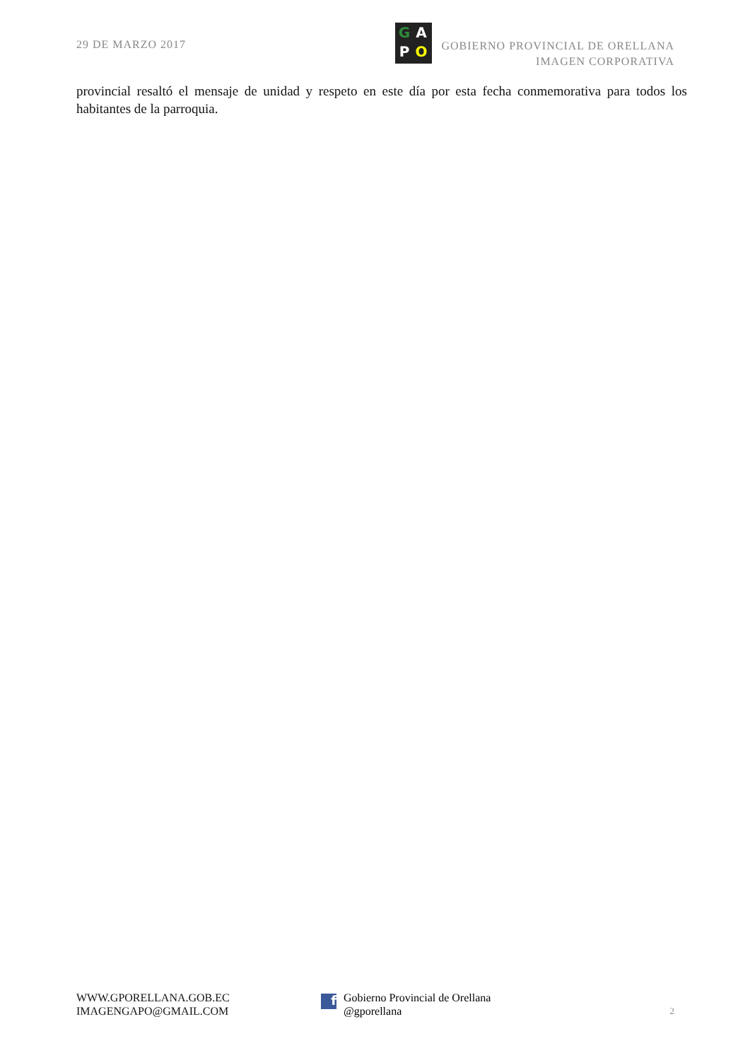29 DE MARZO 2017
GAPO
GOBIERNO PROVINCIAL DE ORELLANA
IMAGEN CORPORATIVA
provincial resaltó el mensaje de unidad y respeto en este día por esta fecha conmemorativa para todos los habitantes de la parroquia.
WWW.GPORELLANA.GOB.EC
IMAGENGAPO@GMAIL.COM
f
Gobierno Provincial de Orellana
@gporellana
2